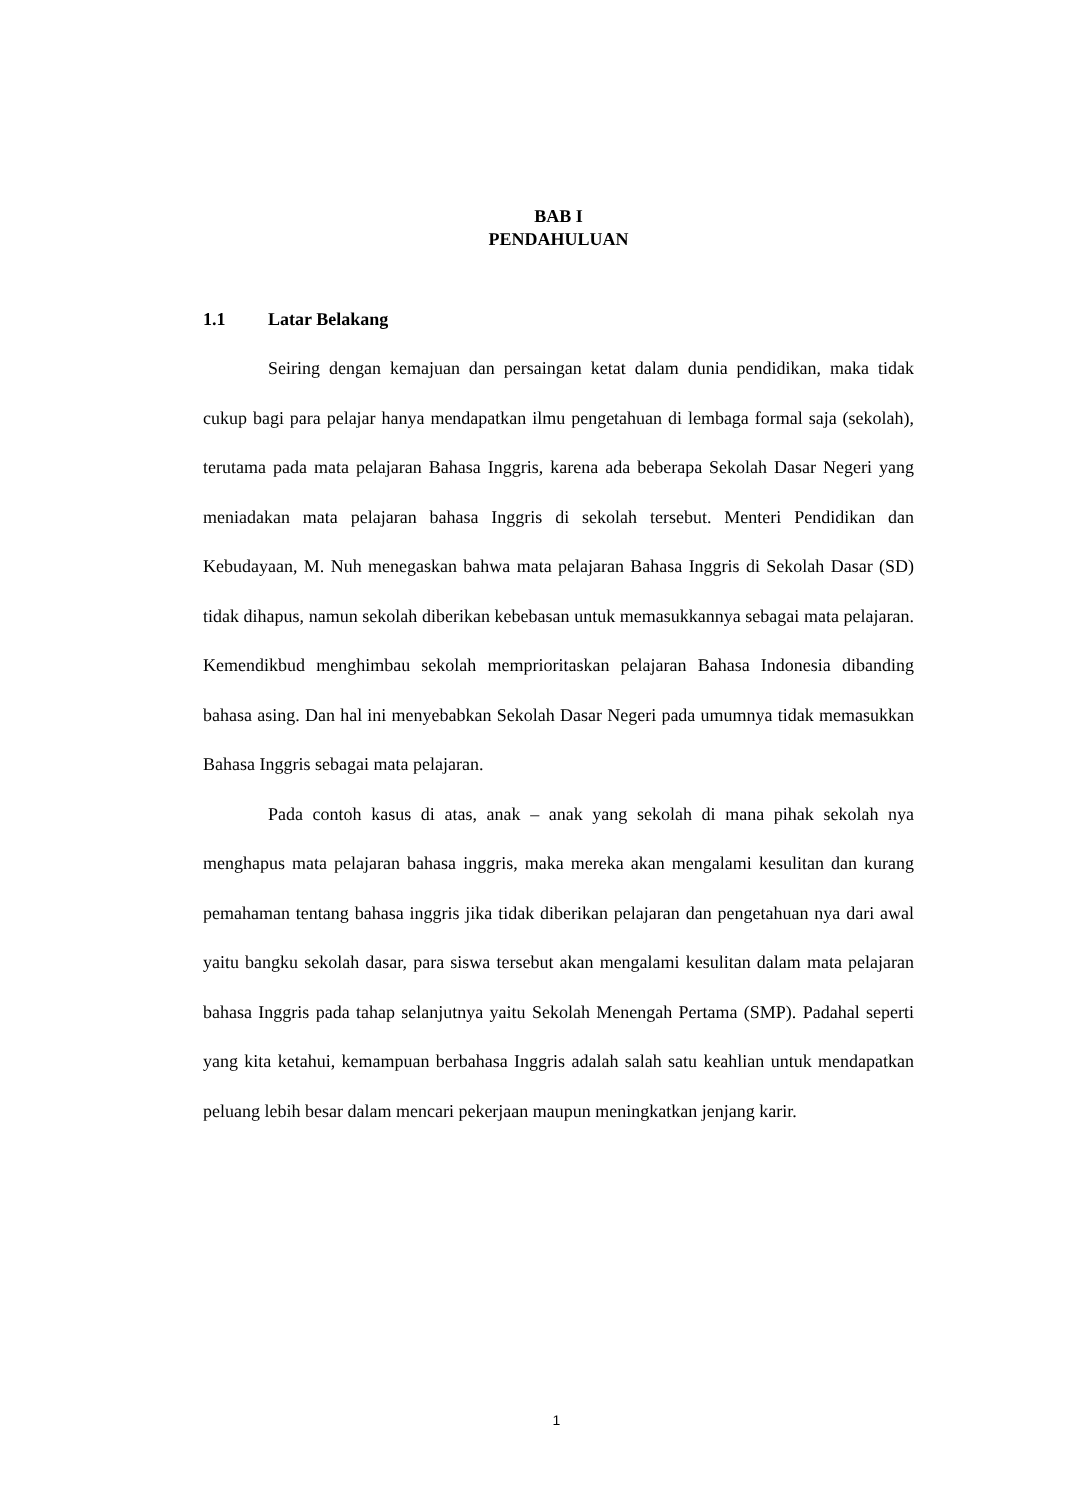BAB I
PENDAHULUAN
1.1 Latar Belakang
Seiring dengan kemajuan dan persaingan ketat dalam dunia pendidikan, maka tidak cukup bagi para pelajar hanya mendapatkan ilmu pengetahuan di lembaga formal saja (sekolah), terutama pada mata pelajaran Bahasa Inggris, karena ada beberapa Sekolah Dasar Negeri yang meniadakan mata pelajaran bahasa Inggris di sekolah tersebut. Menteri Pendidikan dan Kebudayaan, M. Nuh menegaskan bahwa mata pelajaran Bahasa Inggris di Sekolah Dasar (SD) tidak dihapus, namun sekolah diberikan kebebasan untuk memasukkannya sebagai mata pelajaran. Kemendikbud menghimbau sekolah memprioritaskan pelajaran Bahasa Indonesia dibanding bahasa asing. Dan hal ini menyebabkan Sekolah Dasar Negeri pada umumnya tidak memasukkan Bahasa Inggris sebagai mata pelajaran.
Pada contoh kasus di atas, anak – anak yang sekolah di mana pihak sekolah nya menghapus mata pelajaran bahasa inggris, maka mereka akan mengalami kesulitan dan kurang pemahaman tentang bahasa inggris jika tidak diberikan pelajaran dan pengetahuan nya dari awal yaitu bangku sekolah dasar, para siswa tersebut akan mengalami kesulitan dalam mata pelajaran bahasa Inggris pada tahap selanjutnya yaitu Sekolah Menengah Pertama (SMP). Padahal seperti yang kita ketahui, kemampuan berbahasa Inggris adalah salah satu keahlian untuk mendapatkan peluang lebih besar dalam mencari pekerjaan maupun meningkatkan jenjang karir.
1